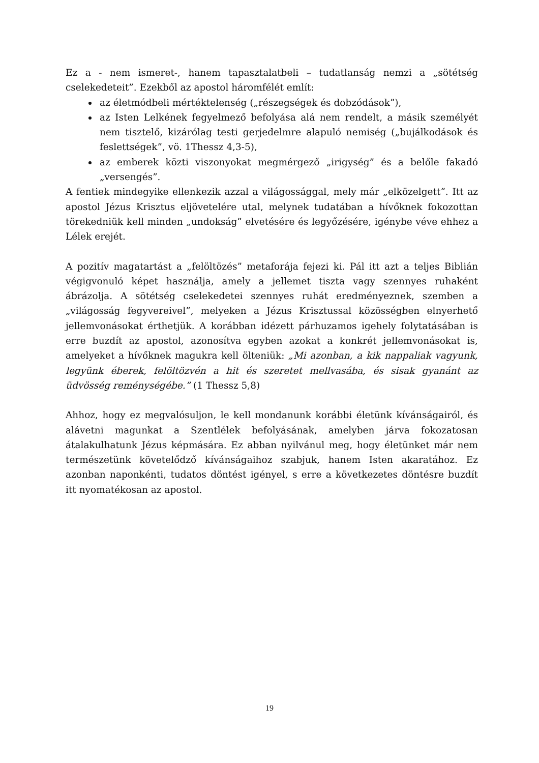Ez a - nem ismeret-, hanem tapasztalatbeli – tudatlanság nemzi a „sötétség cselekedeteit”. Ezekből az apostol háromfélét említ:
az életmódbeli mértéktelenség („részegségek és dobzódások”),
az Isten Lelkének fegyelmező befolyása alá nem rendelt, a másik személyét nem tisztelő, kizárólag testi gerjedelmre alapuló nemiség („bujálkodások és feslettségek”, vö. 1Thessz 4,3-5),
az emberek közti viszonyokat megmérgező „irigység” és a belőle fakadó „versengés”.
A fentiek mindegyike ellenkezik azzal a világossággal, mely már „elközelgett”. Itt az apostol Jézus Krisztus eljövetelére utal, melynek tudatában a hívőknek fokozottan törekedniük kell minden „undokság” elvetésére és legyőzésére, igénybe véve ehhez a Lélek erejét.
A pozitív magatartást a „felöltözés” metaforája fejezi ki. Pál itt azt a teljes Biblián végigvonuló képet használja, amely a jellemet tiszta vagy szennyes ruhaként ábrázolja. A sötétség cselekedetei szennyes ruhát eredményeznek, szemben a „világosság fegyvereivel”, melyeken a Jézus Krisztussal közösségben elnyerhető jellemvonásokat érthetjük. A korábban idézett párhuzamos igehely folytatásában is erre buzdít az apostol, azonosítva egyben azokat a konkrét jellemvonásokat is, amelyeket a hívőknek magukra kell ölteniük: „Mi azonban, a kik nappaliak vagyunk, legyünk éberek, felöltözvén a hit és szeretet mellvasába, és sisak gyanánt az üdvösség reménységébe.” (1 Thessz 5,8)
Ahhoz, hogy ez megvalósuljon, le kell mondanunk korábbi életünk kívánságairól, és alávetni magunkat a Szentlélek befolyásának, amelyben járva fokozatosan átalakulhatunk Jézus képmására. Ez abban nyilvánul meg, hogy életünket már nem természetünk követelődző kívánságaihoz szabjuk, hanem Isten akaratához. Ez azonban naponkénti, tudatos döntést igényel, s erre a következetes döntésre buzdít itt nyomatékosan az apostol.
19